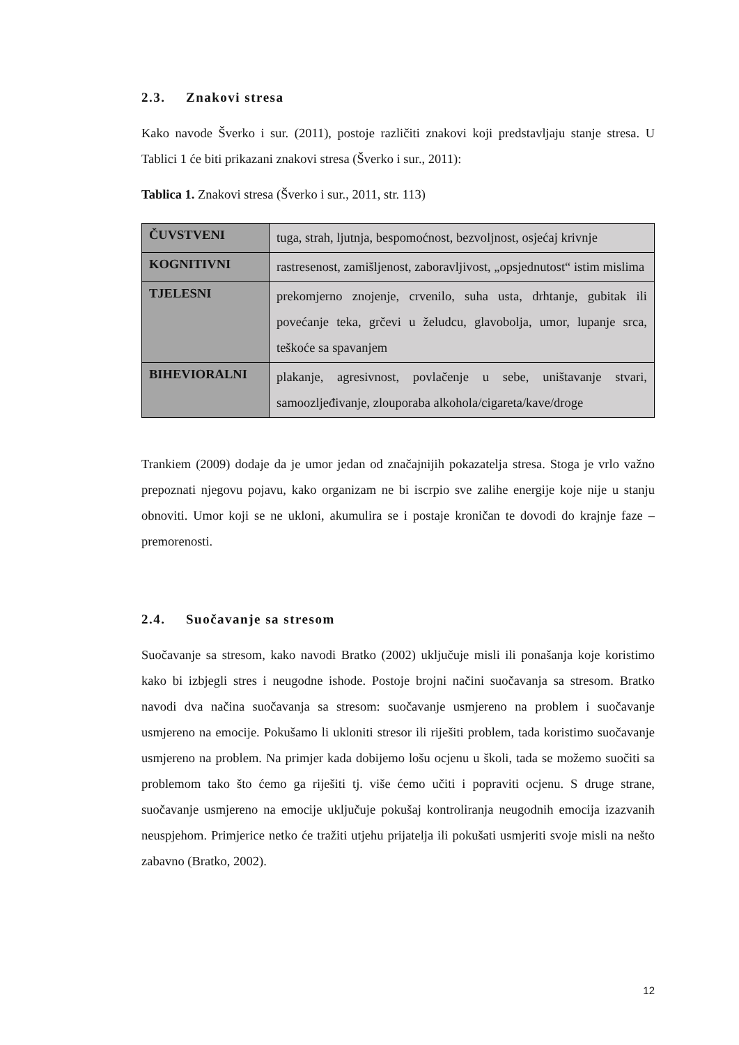2.3. Znakovi stresa
Kako navode Šverko i sur. (2011), postoje različiti znakovi koji predstavljaju stanje stresa. U Tablici 1 će biti prikazani znakovi stresa (Šverko i sur., 2011):
Tablica 1. Znakovi stresa (Šverko i sur., 2011, str. 113)
| ČUVSTVENI | tuga, strah, ljutnja, bespomoćnost, bezvoljnost, osjećaj krivnje |
| KOGNITIVNI | rastresenost, zamišljenost, zaboravljivost, „opsjednutost“ istim mislima |
| TJELESNI | prekomjerno znojenje, crvenilo, suha usta, drhtanje, gubitak ili povećanje teka, grčevi u želudcu, glavobolja, umor, lupanje srca, teškoće sa spavanjem |
| BIHEVIORALNI | plakanje, agresivnost, povlačenje u sebe, uništavanje stvari, samoozljeđivanje, zlouporaba alkohola/cigareta/kave/droge |
Trankiem (2009) dodaje da je umor jedan od značajnijih pokazatelja stresa. Stoga je vrlo važno prepoznati njegovu pojavu, kako organizam ne bi iscrpio sve zalihe energije koje nije u stanju obnoviti. Umor koji se ne ukloni, akumulira se i postaje kroničan te dovodi do krajnje faze – premorenosti.
2.4. Suočavanje sa stresom
Suočavanje sa stresom, kako navodi Bratko (2002) uključuje misli ili ponašanja koje koristimo kako bi izbjegli stres i neugodne ishode. Postoje brojni načini suočavanja sa stresom. Bratko navodi dva načina suočavanja sa stresom: suočavanje usmjereno na problem i suočavanje usmjereno na emocije. Pokušamo li ukloniti stresor ili riješiti problem, tada koristimo suočavanje usmjereno na problem. Na primjer kada dobijemo lošu ocjenu u školi, tada se možemo suočiti sa problemom tako što ćemo ga riješiti tj. više ćemo učiti i popraviti ocjenu. S druge strane, suočavanje usmjereno na emocije uključuje pokušaj kontroliranja neugodnih emocija izazvanih neuspjehom. Primjerice netko će tražiti utjehu prijatelja ili pokušati usmjeriti svoje misli na nešto zabavno (Bratko, 2002).
12